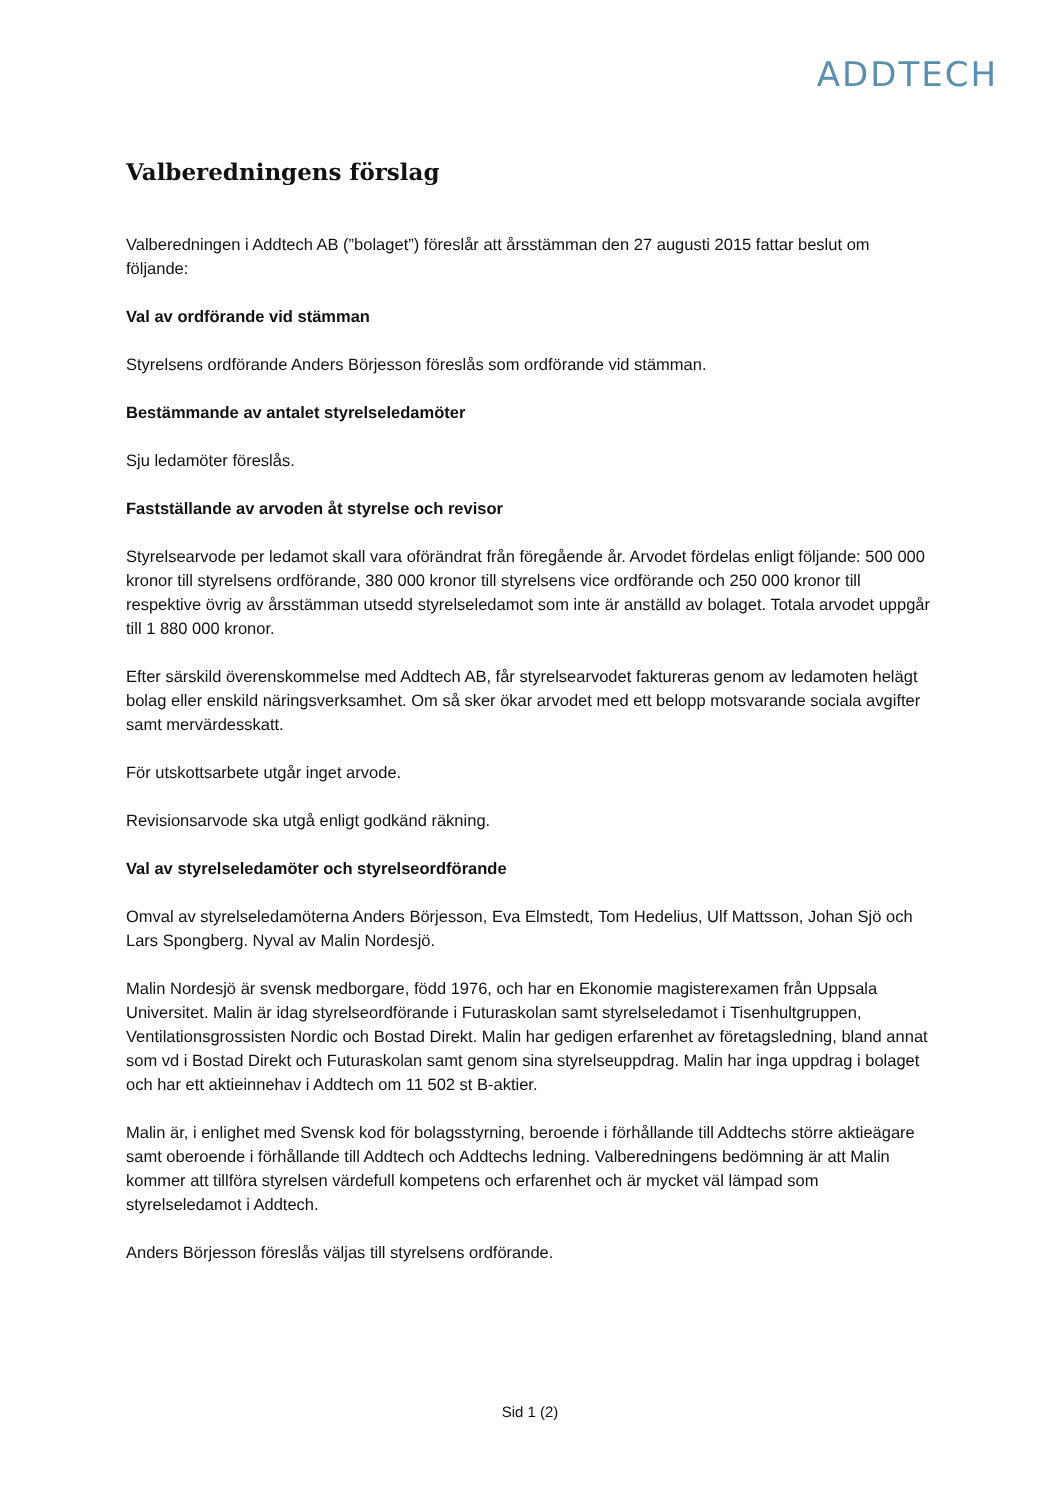ADDTECH
Valberedningens förslag
Valberedningen i Addtech AB (”bolaget”) föreslår att årsstämman den 27 augusti 2015 fattar beslut om följande:
Val av ordförande vid stämman
Styrelsens ordförande Anders Börjesson föreslås som ordförande vid stämman.
Bestämmande av antalet styrelseledamöter
Sju ledamöter föreslås.
Fastställande av arvoden åt styrelse och revisor
Styrelsearvode per ledamot skall vara oförändrat från föregående år. Arvodet fördelas enligt följande: 500 000 kronor till styrelsens ordförande, 380 000 kronor till styrelsens vice ordförande och 250 000 kronor till respektive övrig av årsstämman utsedd styrelseledamot som inte är anställd av bolaget. Totala arvodet uppgår till 1 880 000 kronor.
Efter särskild överenskommelse med Addtech AB, får styrelsearvodet faktureras genom av ledamoten helägt bolag eller enskild näringsverksamhet. Om så sker ökar arvodet med ett belopp motsvarande sociala avgifter samt mervärdesskatt.
För utskottsarbete utgår inget arvode.
Revisionsarvode ska utgå enligt godkänd räkning.
Val av styrelseledamöter och styrelseordförande
Omval av styrelseledamöterna Anders Börjesson, Eva Elmstedt, Tom Hedelius, Ulf Mattsson, Johan Sjö och Lars Spongberg. Nyval av Malin Nordesjö.
Malin Nordesjö är svensk medborgare, född 1976, och har en Ekonomie magisterexamen från Uppsala Universitet. Malin är idag styrelseordförande i Futuraskolan samt styrelseledamot i Tisenhultgruppen, Ventilationsgrossisten Nordic och Bostad Direkt. Malin har gedigen erfarenhet av företagsledning, bland annat som vd i Bostad Direkt och Futuraskolan samt genom sina styrelseuppdrag. Malin har inga uppdrag i bolaget och har ett aktieinnehav i Addtech om 11 502 st B-aktier.
Malin är, i enlighet med Svensk kod för bolagsstyrning, beroende i förhållande till Addtechs större aktieägare samt oberoende i förhållande till Addtech och Addtechs ledning. Valberedningens bedömning är att Malin kommer att tillföra styrelsen värdefull kompetens och erfarenhet och är mycket väl lämpad som styrelseledamot i Addtech.
Anders Börjesson föreslås väljas till styrelsens ordförande.
Sid 1 (2)